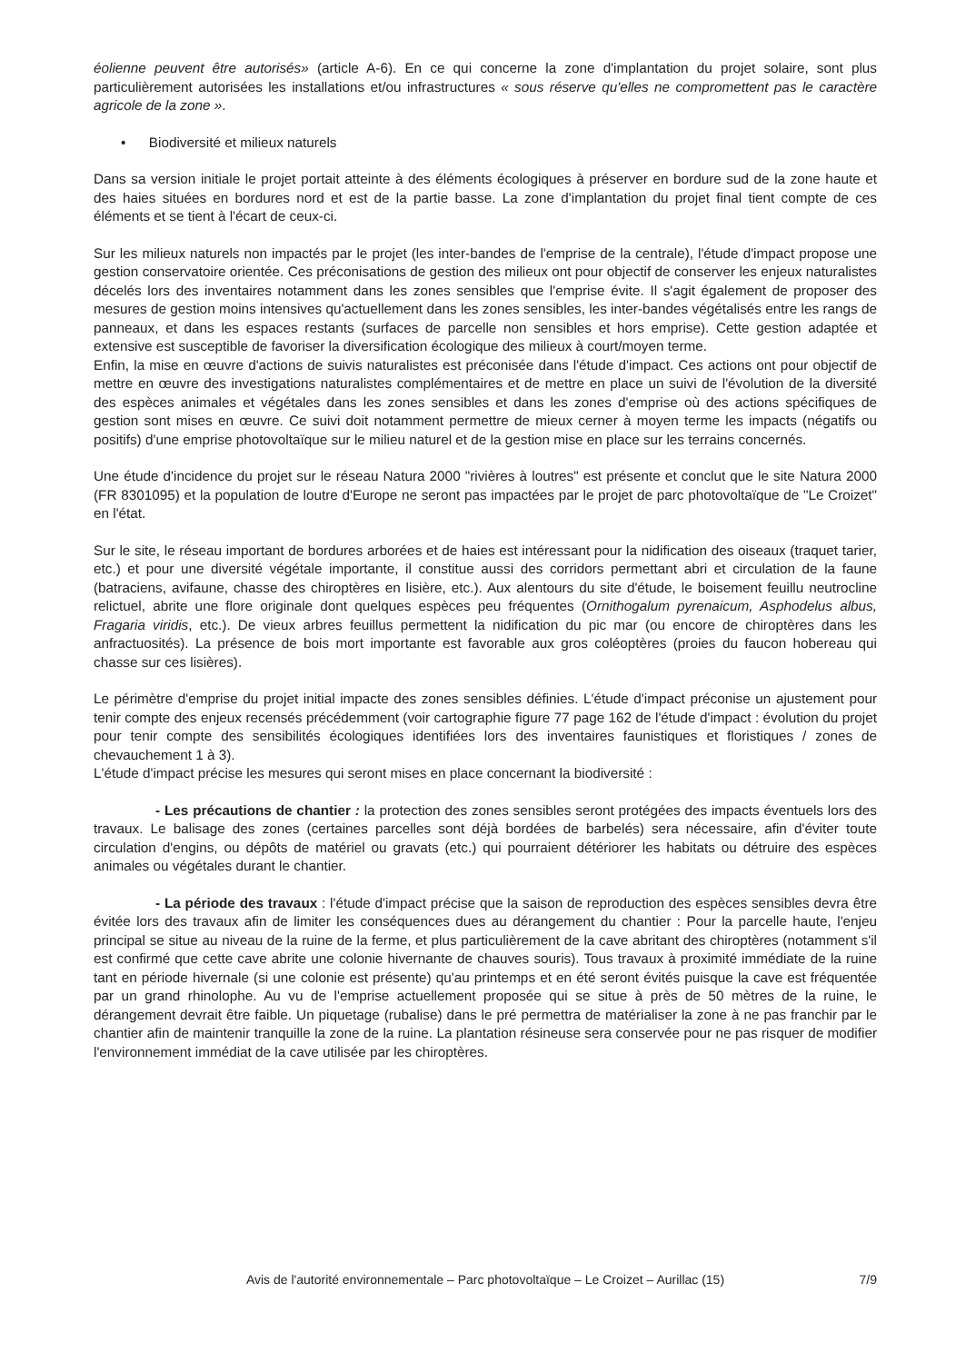éolienne peuvent être autorisés» (article A-6). En ce qui concerne la zone d'implantation du projet solaire, sont plus particulièrement autorisées les installations et/ou infrastructures « sous réserve qu'elles ne compromettent pas le caractère agricole de la zone ».
• Biodiversité et milieux naturels
Dans sa version initiale le projet portait atteinte à des éléments écologiques à préserver en bordure sud de la zone haute et des haies situées en bordures nord et est de la partie basse. La zone d'implantation du projet final tient compte de ces éléments et se tient à l'écart de ceux-ci.
Sur les milieux naturels non impactés par le projet (les inter-bandes de l'emprise de la centrale), l'étude d'impact propose une gestion conservatoire orientée. Ces préconisations de gestion des milieux ont pour objectif de conserver les enjeux naturalistes décelés lors des inventaires notamment dans les zones sensibles que l'emprise évite. Il s'agit également de proposer des mesures de gestion moins intensives qu'actuellement dans les zones sensibles, les inter-bandes végétalisés entre les rangs de panneaux, et dans les espaces restants (surfaces de parcelle non sensibles et hors emprise). Cette gestion adaptée et extensive est susceptible de favoriser la diversification écologique des milieux à court/moyen terme.
Enfin, la mise en œuvre d'actions de suivis naturalistes est préconisée dans l'étude d'impact. Ces actions ont pour objectif de mettre en œuvre des investigations naturalistes complémentaires et de mettre en place un suivi de l'évolution de la diversité des espèces animales et végétales dans les zones sensibles et dans les zones d'emprise où des actions spécifiques de gestion sont mises en œuvre. Ce suivi doit notamment permettre de mieux cerner à moyen terme les impacts (négatifs ou positifs) d'une emprise photovoltaïque sur le milieu naturel et de la gestion mise en place sur les terrains concernés.
Une étude d'incidence du projet sur le réseau Natura 2000 "rivières à loutres" est présente et conclut que le site Natura 2000 (FR 8301095) et la population de loutre d'Europe ne seront pas impactées par le projet de parc photovoltaïque de "Le Croizet" en l'état.
Sur le site, le réseau important de bordures arborées et de haies est intéressant pour la nidification des oiseaux (traquet tarier, etc.) et pour une diversité végétale importante, il constitue aussi des corridors permettant abri et circulation de la faune (batraciens, avifaune, chasse des chiroptères en lisière, etc.). Aux alentours du site d'étude, le boisement feuillu neutrocline relictuel, abrite une flore originale dont quelques espèces peu fréquentes (Ornithogalum pyrenaicum, Asphodelus albus, Fragaria viridis, etc.). De vieux arbres feuillus permettent la nidification du pic mar (ou encore de chiroptères dans les anfractuosités). La présence de bois mort importante est favorable aux gros coléoptères (proies du faucon hobereau qui chasse sur ces lisières).
Le périmètre d'emprise du projet initial impacte des zones sensibles définies. L'étude d'impact préconise un ajustement pour tenir compte des enjeux recensés précédemment (voir cartographie figure 77 page 162 de l'étude d'impact : évolution du projet pour tenir compte des sensibilités écologiques identifiées lors des inventaires faunistiques et floristiques / zones de chevauchement 1 à 3).
L'étude d'impact précise les mesures qui seront mises en place concernant la biodiversité :
- Les précautions de chantier : la protection des zones sensibles seront protégées des impacts éventuels lors des travaux. Le balisage des zones (certaines parcelles sont déjà bordées de barbelés) sera nécessaire, afin d'éviter toute circulation d'engins, ou dépôts de matériel ou gravats (etc.) qui pourraient détériorer les habitats ou détruire des espèces animales ou végétales durant le chantier.
- La période des travaux : l'étude d'impact précise que la saison de reproduction des espèces sensibles devra être évitée lors des travaux afin de limiter les conséquences dues au dérangement du chantier : Pour la parcelle haute, l'enjeu principal se situe au niveau de la ruine de la ferme, et plus particulièrement de la cave abritant des chiroptères (notamment s'il est confirmé que cette cave abrite une colonie hivernante de chauves souris). Tous travaux à proximité immédiate de la ruine tant en période hivernale (si une colonie est présente) qu'au printemps et en été seront évités puisque la cave est fréquentée par un grand rhinolophe. Au vu de l'emprise actuellement proposée qui se situe à près de 50 mètres de la ruine, le dérangement devrait être faible. Un piquetage (rubalise) dans le pré permettra de matérialiser la zone à ne pas franchir par le chantier afin de maintenir tranquille la zone de la ruine. La plantation résineuse sera conservée pour ne pas risquer de modifier l'environnement immédiat de la cave utilisée par les chiroptères.
Avis de l'autorité environnementale – Parc photovoltaïque – Le Croizet – Aurillac (15) 7/9